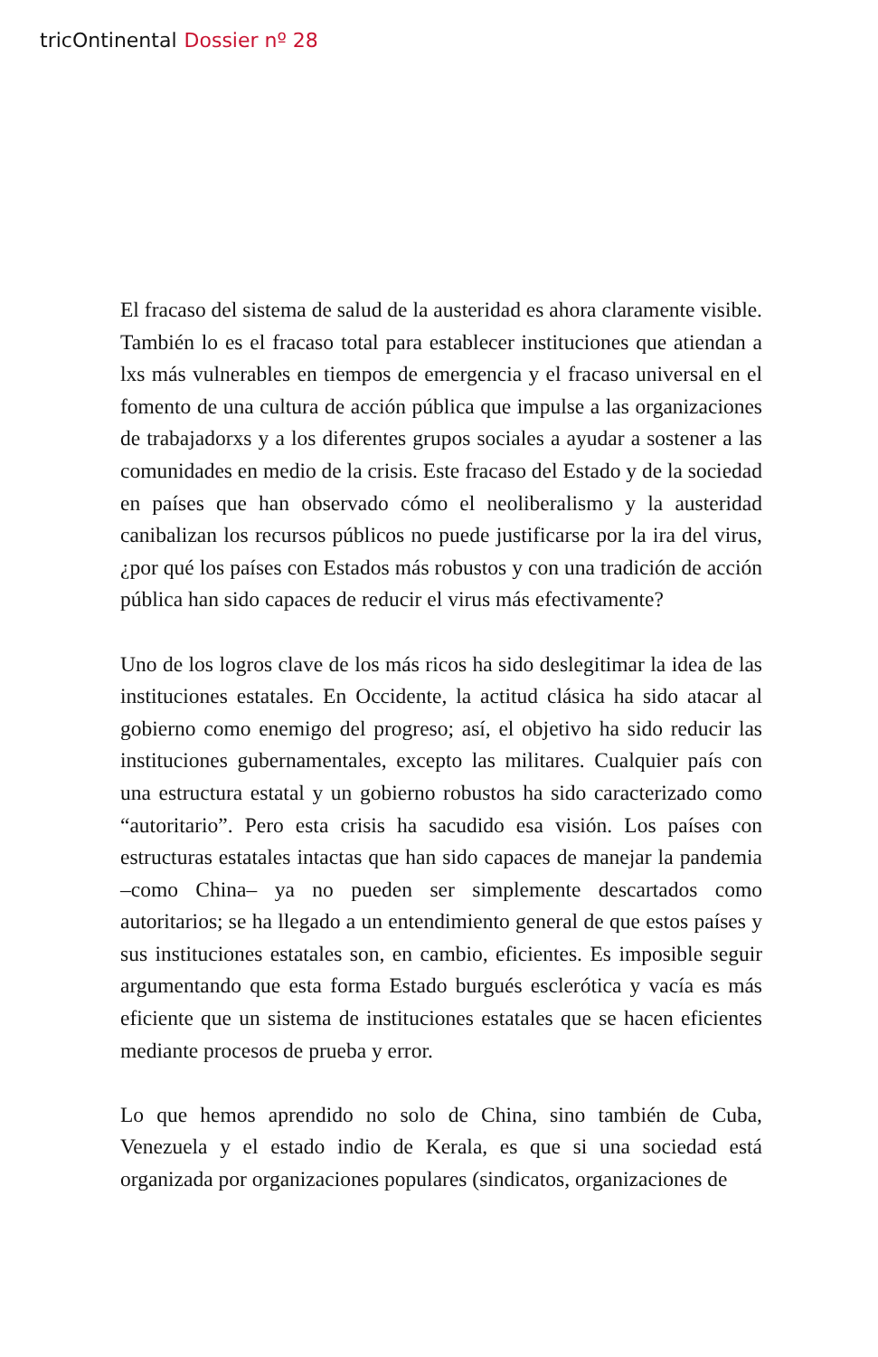tricOntinental Dossier nº 28
El fracaso del sistema de salud de la austeridad es ahora claramente visible. También lo es el fracaso total para establecer instituciones que atiendan a lxs más vulnerables en tiempos de emergencia y el fracaso universal en el fomento de una cultura de acción pública que impulse a las organizaciones de trabajadorxs y a los diferentes grupos sociales a ayudar a sostener a las comunidades en medio de la crisis. Este fracaso del Estado y de la sociedad en países que han observado cómo el neoliberalismo y la austeridad canibalizan los recursos públicos no puede justificarse por la ira del virus, ¿por qué los países con Estados más robustos y con una tradición de acción pública han sido capaces de reducir el virus más efectivamente?
Uno de los logros clave de los más ricos ha sido deslegitimar la idea de las instituciones estatales. En Occidente, la actitud clásica ha sido atacar al gobierno como enemigo del progreso; así, el objetivo ha sido reducir las instituciones gubernamentales, excepto las militares. Cualquier país con una estructura estatal y un gobierno robustos ha sido caracterizado como “autoritario”. Pero esta crisis ha sacudido esa visión. Los países con estructuras estatales intactas que han sido capaces de manejar la pandemia –como China– ya no pueden ser simplemente descartados como autoritarios; se ha llegado a un entendimiento general de que estos países y sus instituciones estatales son, en cambio, eficientes. Es imposible seguir argumentando que esta forma Estado burgués esclerótica y vacía es más eficiente que un sistema de instituciones estatales que se hacen eficientes mediante procesos de prueba y error.
Lo que hemos aprendido no solo de China, sino también de Cuba, Venezuela y el estado indio de Kerala, es que si una sociedad está organizada por organizaciones populares (sindicatos, organizaciones de